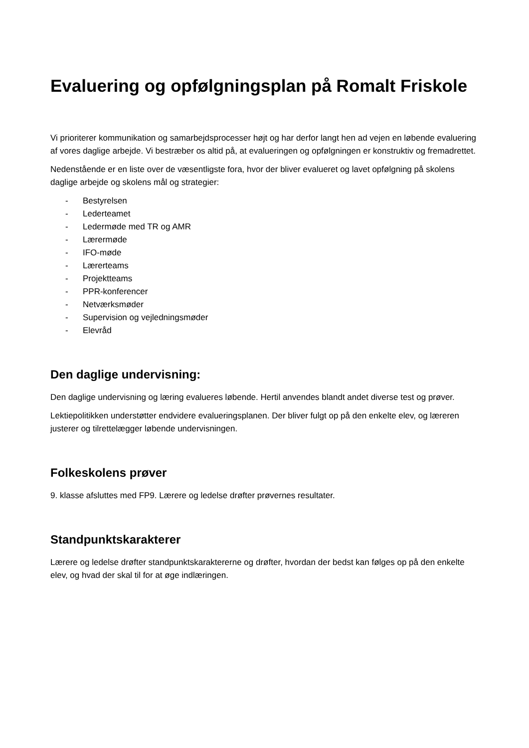Evaluering og opfølgningsplan på Romalt Friskole
Vi prioriterer kommunikation og samarbejdsprocesser højt og har derfor langt hen ad vejen en løbende evaluering af vores daglige arbejde. Vi bestræber os altid på, at evalueringen og opfølgningen er konstruktiv og fremadrettet.
Nedenstående er en liste over de væsentligste fora, hvor der bliver evalueret og lavet opfølgning på skolens daglige arbejde og skolens mål og strategier:
- Bestyrelsen
- Lederteamet
- Ledermøde med TR og AMR
- Lærermøde
- IFO-møde
- Lærerteams
- Projektteams
- PPR-konferencer
- Netværksmøder
- Supervision og vejledningsmøder
- Elevråd
Den daglige undervisning:
Den daglige undervisning og læring evalueres løbende. Hertil anvendes blandt andet diverse test og prøver.
Lektiepolitikken understøtter endvidere evalueringsplanen. Der bliver fulgt op på den enkelte elev, og læreren justerer og tilrettelægger løbende undervisningen.
Folkeskolens prøver
9. klasse afsluttes med FP9. Lærere og ledelse drøfter prøvernes resultater.
Standpunktskarakterer
Lærere og ledelse drøfter standpunktskaraktererne og drøfter, hvordan der bedst kan følges op på den enkelte elev, og hvad der skal til for at øge indlæringen.